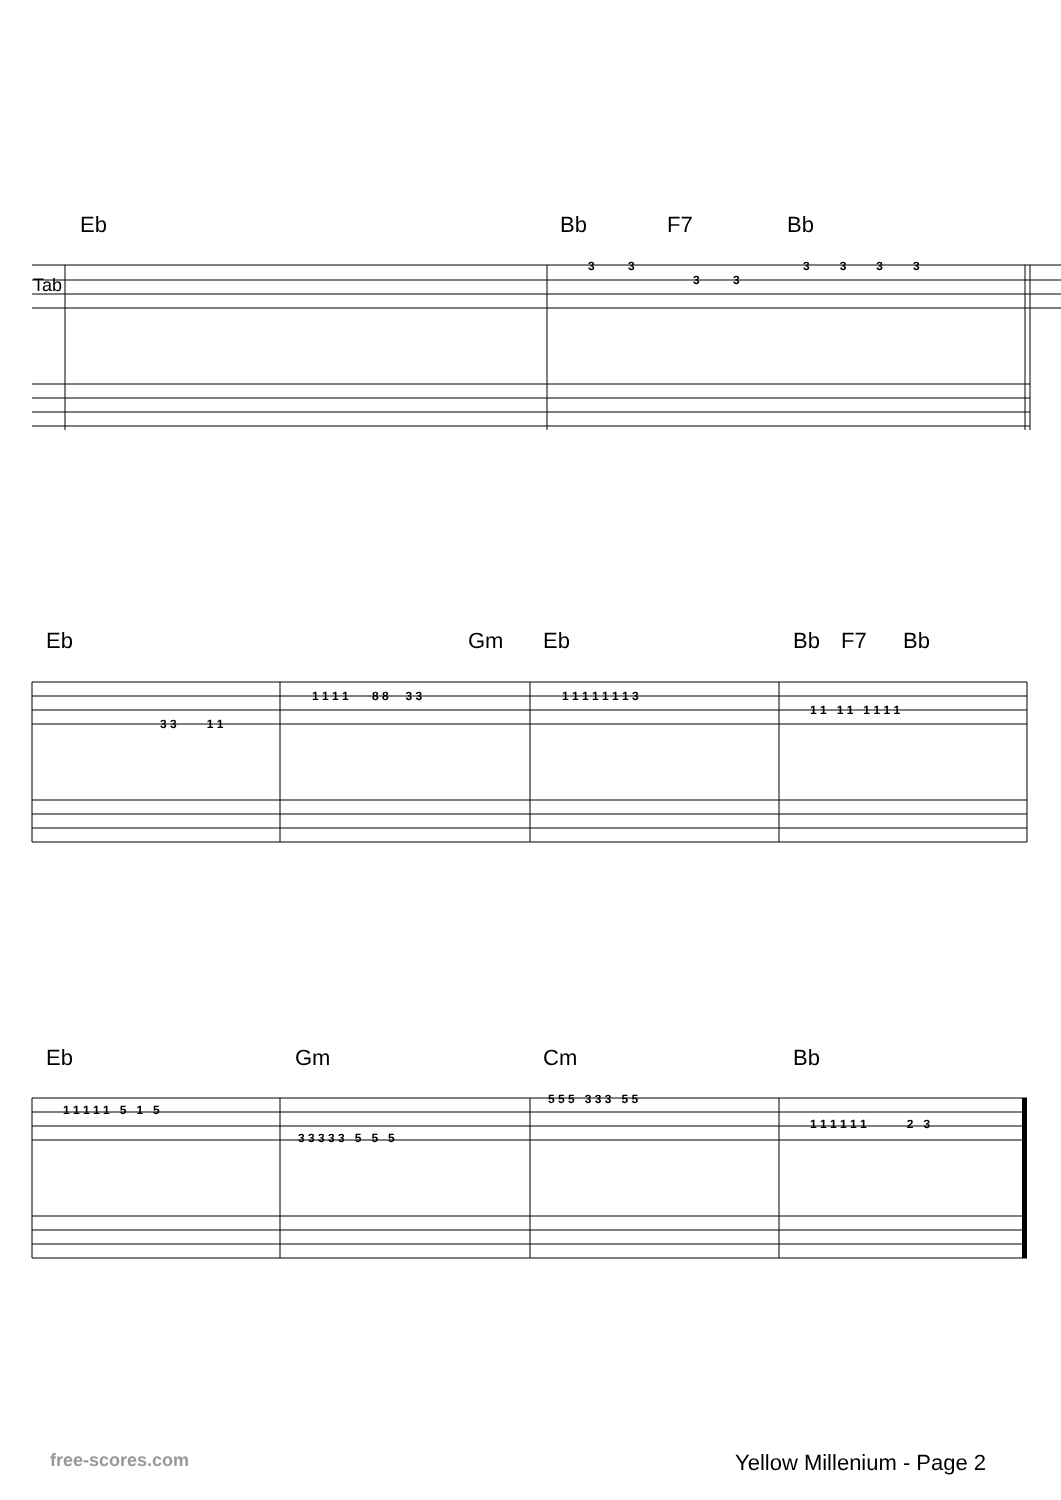Eb Bb F7 Bb
Tab
3 3
3 3
3 3 3 3
Eb Gm Eb Bb F7 Bb
3 3 1 1
1 1 1 1 8 8 3 3 1 1 1 1 1 1 1 3
1 1 1 1 1 1 1 1
Eb Gm Cm Bb
1 1 1 1 1 5 1 5
3 3 3 3 3 5 5 5
5 5 5 3 3 3 5 5
1 1 1 1 1 1 2 3
free-scores.com Yellow Millenium - Page 2